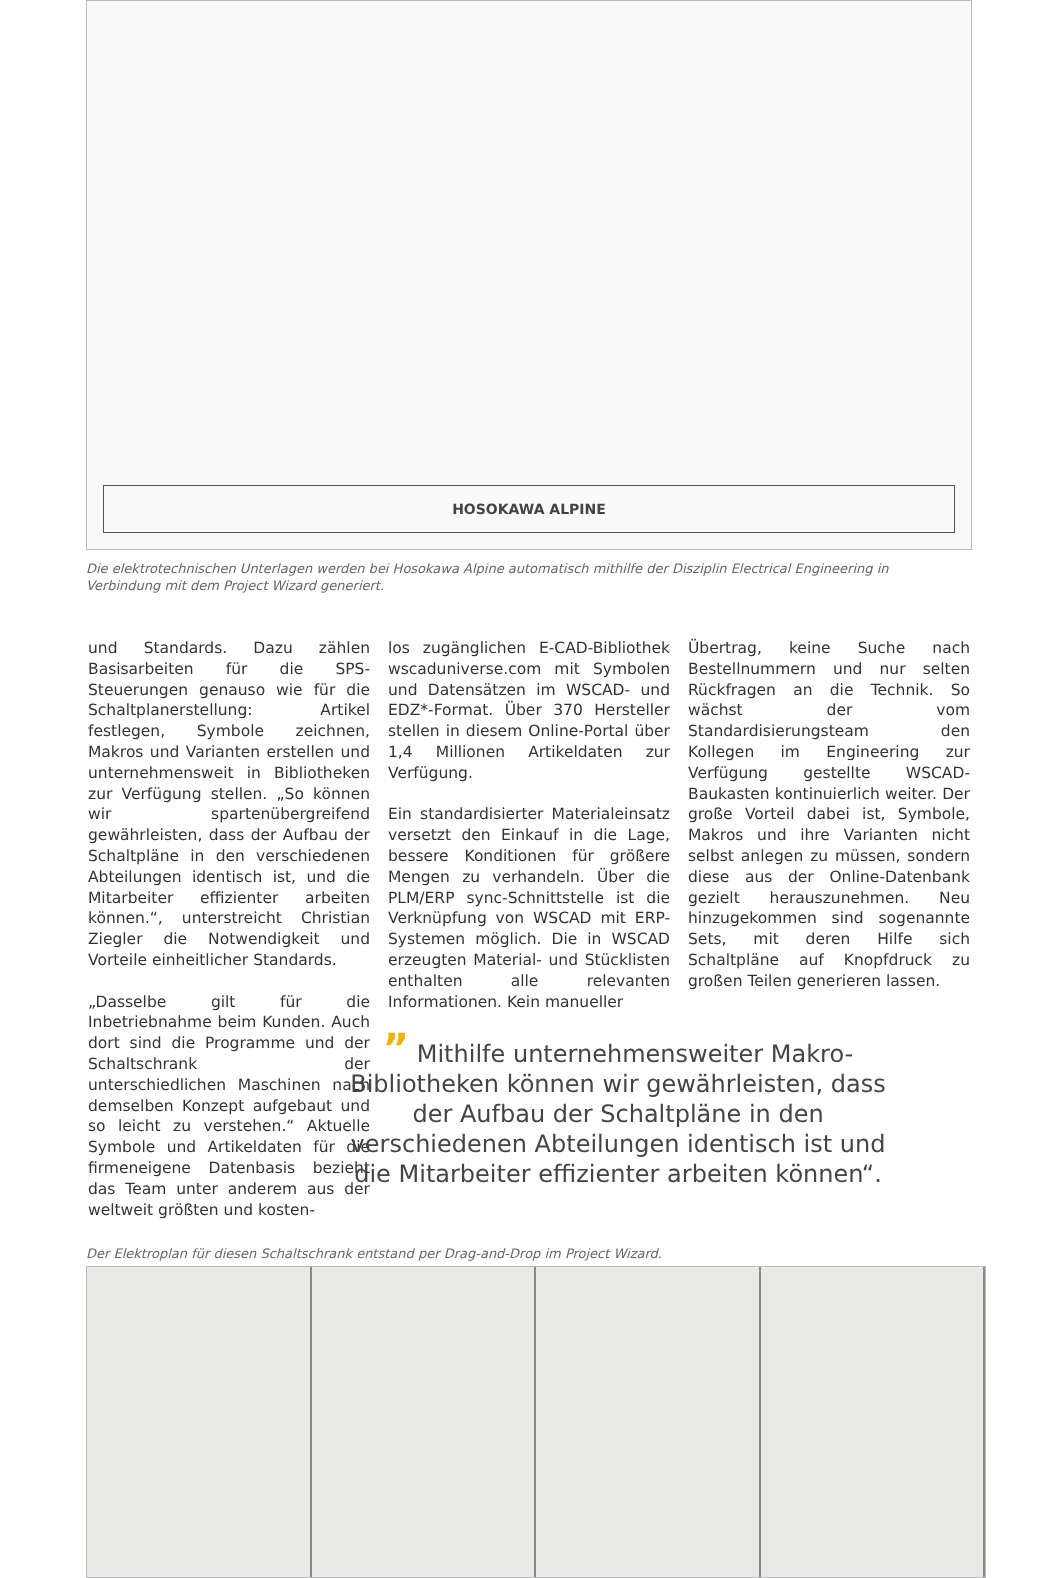HOSOKAWA ALPINE
Die elektrotechnischen Unterlagen werden bei Hosokawa Alpine automatisch mithilfe der Disziplin Electrical Engineering in Verbindung mit dem Project Wizard generiert.
und Standards. Dazu zählen Basisarbeiten für die SPS-Steuerungen genauso wie für die Schaltplanerstellung: Artikel festlegen, Symbole zeichnen, Makros und Varianten erstellen und unternehmensweit in Bibliotheken zur Verfügung stellen. „So können wir spartenübergreifend gewährleisten, dass der Aufbau der Schaltpläne in den verschiedenen Abteilungen identisch ist, und die Mitarbeiter effizienter arbeiten können.“, unterstreicht Christian Ziegler die Notwendigkeit und Vorteile einheitlicher Standards.
„Dasselbe gilt für die Inbetriebnahme beim Kunden. Auch dort sind die Programme und der Schaltschrank der unterschiedlichen Maschinen nach demselben Konzept aufgebaut und so leicht zu verstehen.“ Aktuelle Symbole und Artikeldaten für die firmeneigene Datenbasis bezieht das Team unter anderem aus der weltweit größten und kosten-
los zugänglichen E-CAD-Bibliothek wscaduniverse.com mit Symbolen und Datensätzen im WSCAD- und EDZ*-Format. Über 370 Hersteller stellen in diesem Online-Portal über 1,4 Millionen Artikeldaten zur Verfügung.
Ein standardisierter Materialeinsatz versetzt den Einkauf in die Lage, bessere Konditionen für größere Mengen zu verhandeln. Über die PLM/ERP sync-Schnittstelle ist die Verknüpfung von WSCAD mit ERP-Systemen möglich. Die in WSCAD erzeugten Material- und Stücklisten enthalten alle relevanten Informationen. Kein manueller
” Mithilfe unternehmensweiter Makro-Bibliotheken können wir gewährleisten, dass der Aufbau der Schaltpläne in den verschiedenen Abteilungen identisch ist und die Mitarbeiter effizienter arbeiten können“.
Übertrag, keine Suche nach Bestellnummern und nur selten Rückfragen an die Technik. So wächst der vom Standardisierungsteam den Kollegen im Engineering zur Verfügung gestellte WSCAD-Baukasten kontinuierlich weiter. Der große Vorteil dabei ist, Symbole, Makros und ihre Varianten nicht selbst anlegen zu müssen, sondern diese aus der Online-Datenbank gezielt herauszunehmen. Neu hinzugekommen sind sogenannte Sets, mit deren Hilfe sich Schaltpläne auf Knopfdruck zu großen Teilen generieren lassen.
Der Elektroplan für diesen Schaltschrank entstand per Drag-and-Drop im Project Wizard.